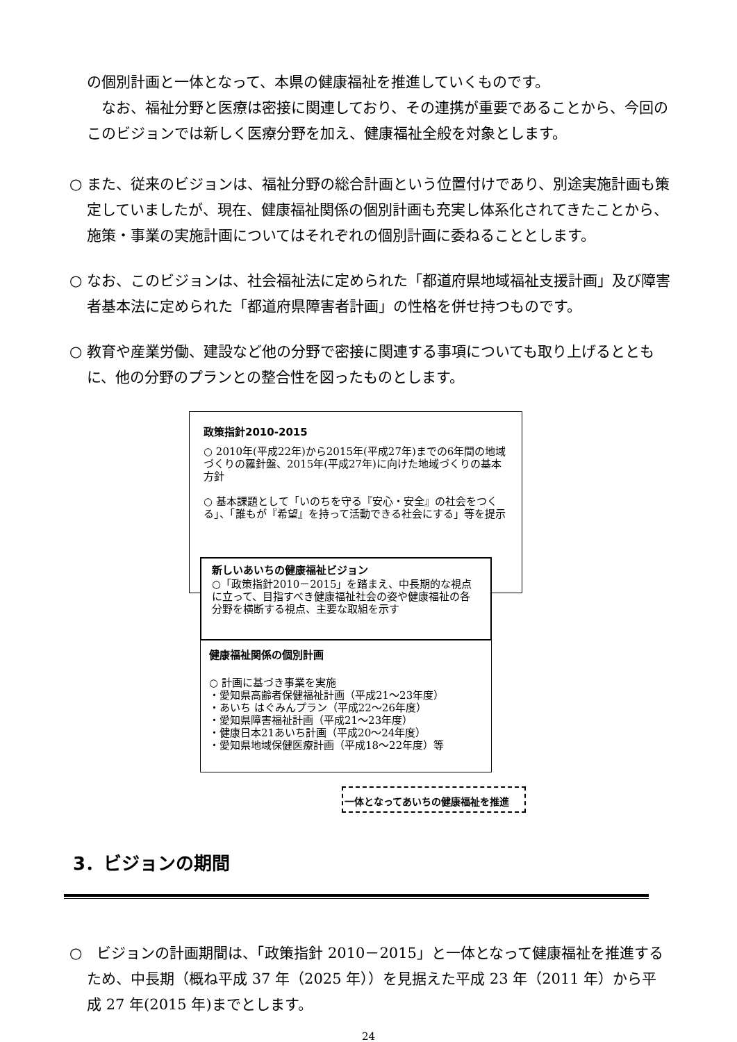の個別計画と一体となって、本県の健康福祉を推進していくものです。
　なお、福祉分野と医療は密接に関連しており、その連携が重要であることから、今回のこのビジョンでは新しく医療分野を加え、健康福祉全般を対象とします。
○ また、従来のビジョンは、福祉分野の総合計画という位置付けであり、別途実施計画も策定していましたが、現在、健康福祉関係の個別計画も充実し体系化されてきたことから、施策・事業の実施計画についてはそれぞれの個別計画に委ねることとします。
○ なお、このビジョンは、社会福祉法に定められた「都道府県地域福祉支援計画」及び障害者基本法に定められた「都道府県障害者計画」の性格を併せ持つものです。
○ 教育や産業労働、建設など他の分野で密接に関連する事項についても取り上げるとともに、他の分野のプランとの整合性を図ったものとします。
政策指針2010-2015
○ 2010年(平成22年)から2015年(平成27年)までの6年間の地域づくりの羅針盤、2015年(平成27年)に向けた地域づくりの基本方針
○ 基本課題として「いのちを守る『安心・安全』の社会をつくる」、「誰もが『希望』を持って活動できる社会にする」等を提示
新しいあいちの健康福祉ビジョン
○「政策指針2010－2015」を踏まえ、中長期的な視点に立って、目指すべき健康福祉社会の姿や健康福祉の各分野を横断する視点、主要な取組を示す
健康福祉関係の個別計画
○ 計画に基づき事業を実施
・愛知県高齢者保健福祉計画（平成21～23年度）
・あいち はぐみんプラン（平成22～26年度）
・愛知県障害福祉計画（平成21～23年度）
・健康日本21あいち計画（平成20～24年度）
・愛知県地域保健医療計画（平成18～22年度）等
一体となってあいちの健康福祉を推進
3．ビジョンの期間
○　ビジョンの計画期間は、「政策指針 2010－2015」と一体となって健康福祉を推進するため、中長期（概ね平成 37 年（2025 年））を見据えた平成 23 年（2011 年）から平成 27 年(2015 年)までとします。
24